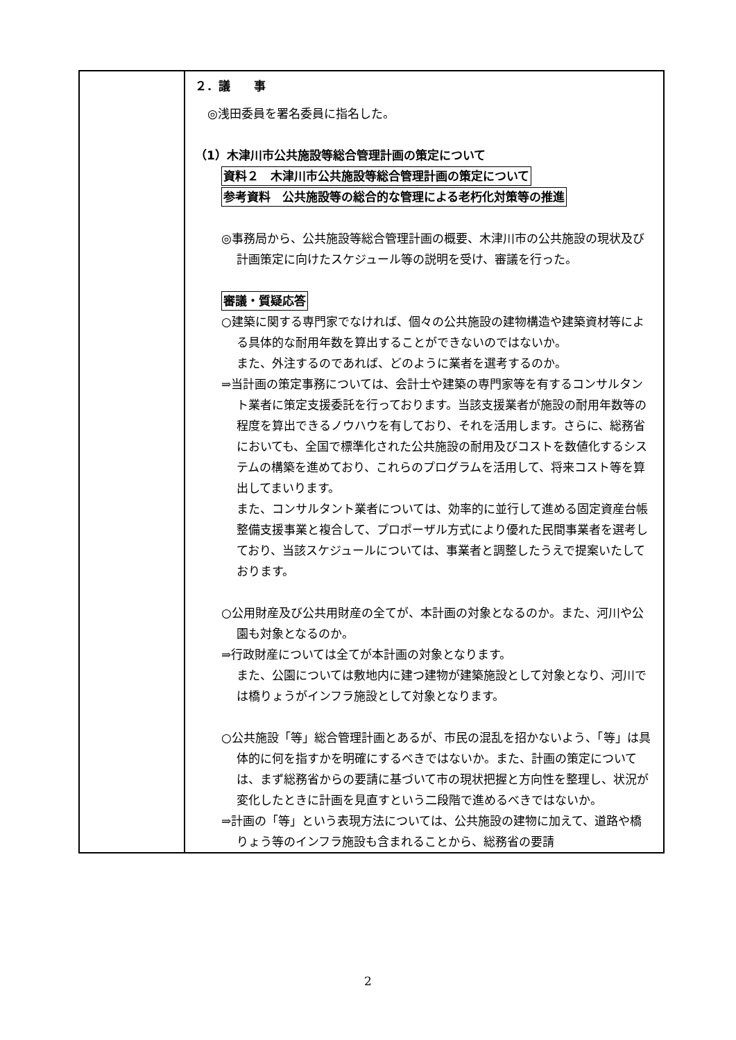| | ２．議 事 ◎浅田委員を署名委員に指名した。 （1）木津川市公共施設等総合管理計画の策定について 資料２ 木津川市公共施設等総合管理計画の策定について 参考資料 公共施設等の総合的な管理による老朽化対策等の推進 ◎事務局から、公共施設等総合管理計画の概要、木津川市の公共施設の現状及び計画策定に向けたスケジュール等の説明を受け、審議を行った。 審議・質疑応答 ○建築に関する専門家でなければ、個々の公共施設の建物構造や建築資材等による具体的な耐用年数を算出することができないのではないか。 また、外注するのであれば、どのように業者を選考するのか。 ⇒当計画の策定事務については、会計士や建築の専門家等を有するコンサルタント業者に策定支援委託を行っております。当該支援業者が施設の耐用年数等の程度を算出できるノウハウを有しており、それを活用します。さらに、総務省においても、全国で標準化された公共施設の耐用及びコストを数値化するシステムの構築を進めており、これらのプログラムを活用して、将来コスト等を算出してまいります。 また、コンサルタント業者については、効率的に並行して進める固定資産台帳整備支援事業と複合して、プロポーザル方式により優れた民間事業者を選考しており、当該スケジュールについては、事業者と調整したうえで提案いたしております。 ○公用財産及び公共用財産の全てが、本計画の対象となるのか。また、河川や公園も対象となるのか。 ⇒行政財産については全てが本計画の対象となります。 また、公園については敷地内に建つ建物が建築施設として対象となり、河川では橋りょうがインフラ施設として対象となります。 ○公共施設「等」総合管理計画とあるが、市民の混乱を招かないよう、「等」は具体的に何を指すかを明確にするべきではないか。また、計画の策定については、まず総務省からの要請に基づいて市の現状把握と方向性を整理し、状況が変化したときに計画を見直すという二段階で進めるべきではないか。 ⇒計画の「等」という表現方法については、公共施設の建物に加えて、道路や橋りょう等のインフラ施設も含まれることから、総務省の要請 |
2